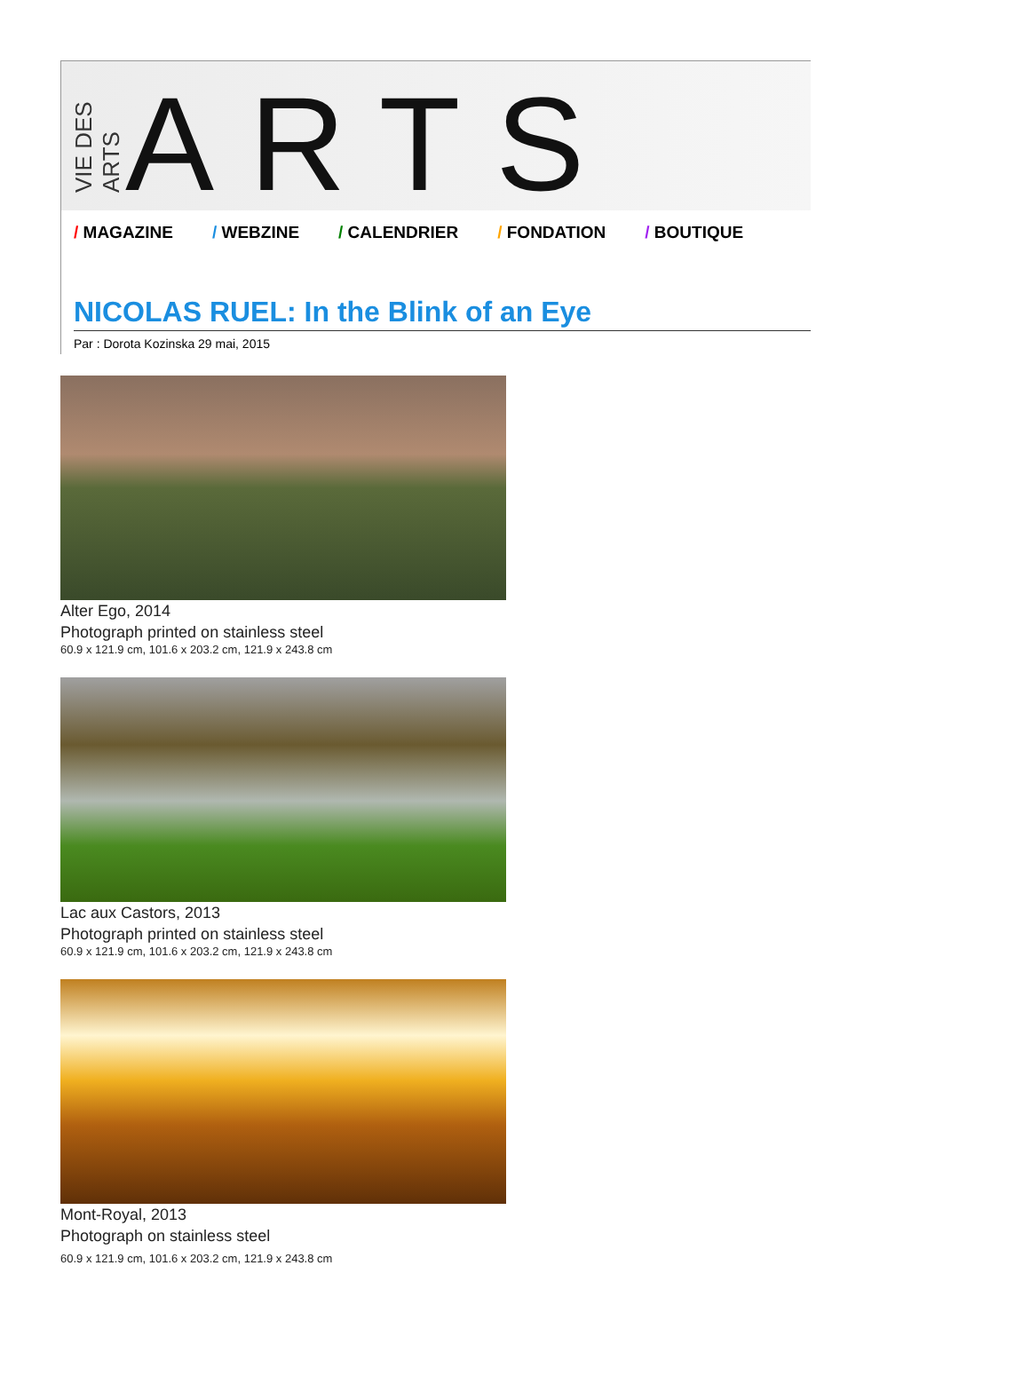VIE DES ARTS ARTS
/ MAGAZINE / WEBZINE / CALENDRIER / FONDATION / BOUTIQUE
NICOLAS RUEL: In the Blink of an Eye
Par : Dorota Kozinska 29 mai, 2015
Alter Ego, 2014
Photograph printed on stainless steel
60.9 x 121.9 cm, 101.6 x 203.2 cm, 121.9 x 243.8 cm
Lac aux Castors, 2013
Photograph printed on stainless steel
60.9 x 121.9 cm, 101.6 x 203.2 cm, 121.9 x 243.8 cm
Mont-Royal, 2013
Photograph on stainless steel
60.9 x 121.9 cm, 101.6 x 203.2 cm, 121.9 x 243.8 cm